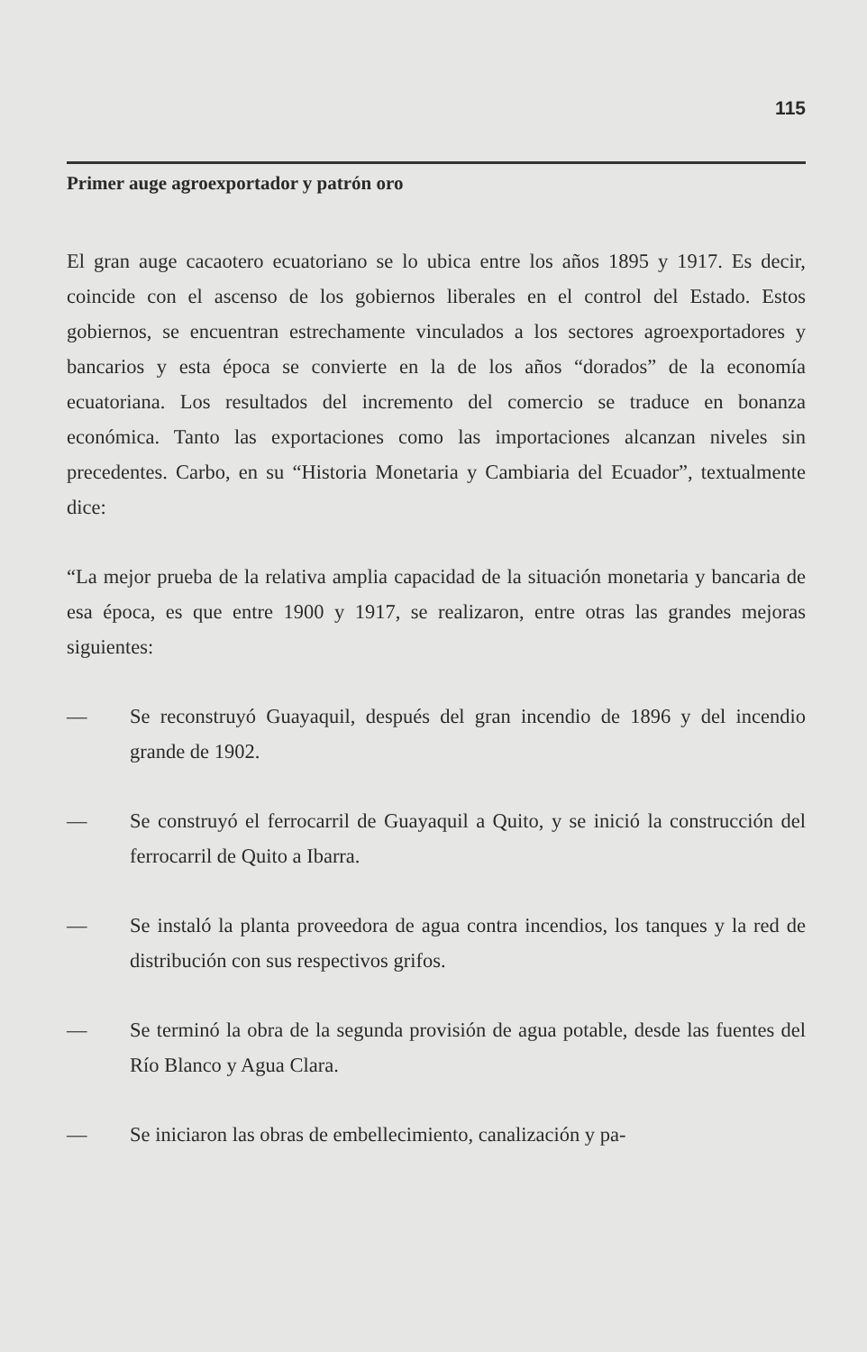115
Primer auge agroexportador y patrón oro
El gran auge cacaotero ecuatoriano se lo ubica entre los años 1895 y 1917. Es decir, coincide con el ascenso de los gobiernos liberales en el control del Estado. Estos gobiernos, se encuentran estrechamente vinculados a los sectores agroexportadores y bancarios y esta época se convierte en la de los años “dorados” de la economía ecuatoriana. Los resultados del incremento del comercio se traduce en bonanza económica. Tanto las exportaciones como las importaciones alcanzan niveles sin precedentes. Carbo, en su “Historia Monetaria y Cambiaria del Ecuador”, textualmente dice:
“La mejor prueba de la relativa amplia capacidad de la situación monetaria y bancaria de esa época, es que entre 1900 y 1917, se realizaron, entre otras las grandes mejoras siguientes:
— Se reconstruyó Guayaquil, después del gran incendio de 1896 y del incendio grande de 1902.
— Se construyó el ferrocarril de Guayaquil a Quito, y se inició la construcción del ferrocarril de Quito a Ibarra.
— Se instaló la planta proveedora de agua contra incendios, los tanques y la red de distribución con sus respectivos grifos.
— Se terminó la obra de la segunda provisión de agua potable, desde las fuentes del Río Blanco y Agua Clara.
— Se iniciaron las obras de embellecimiento, canalización y pa-